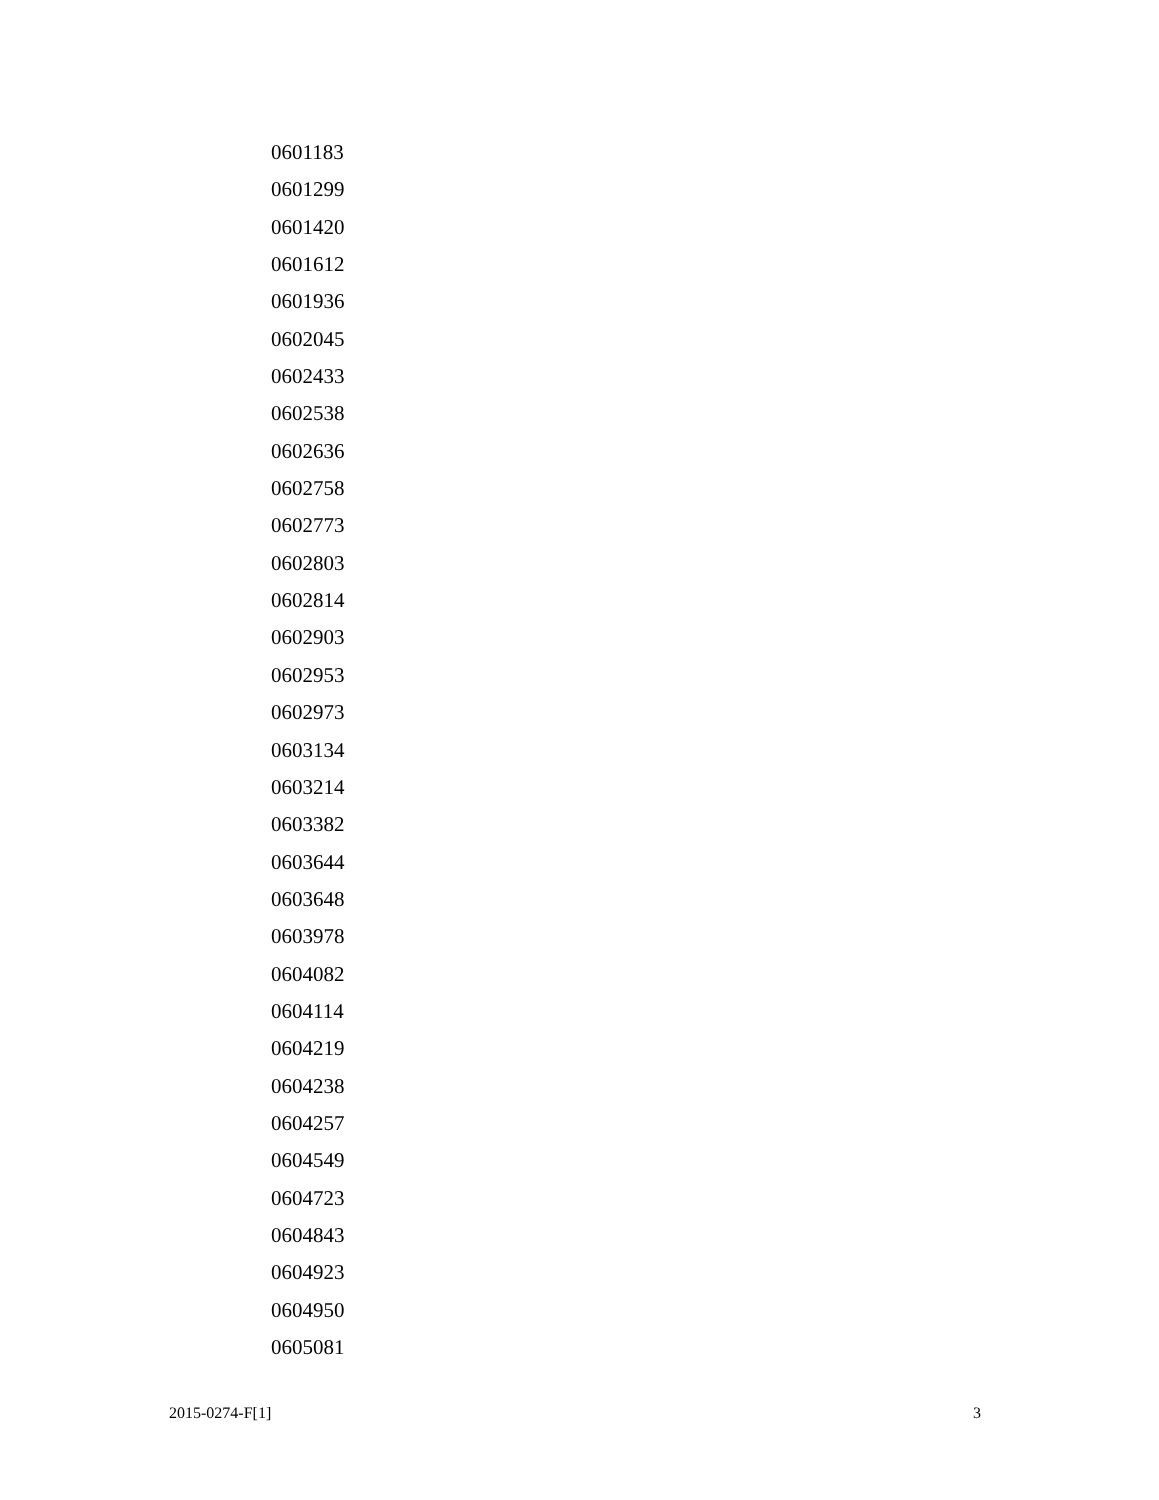0601183
0601299
0601420
0601612
0601936
0602045
0602433
0602538
0602636
0602758
0602773
0602803
0602814
0602903
0602953
0602973
0603134
0603214
0603382
0603644
0603648
0603978
0604082
0604114
0604219
0604238
0604257
0604549
0604723
0604843
0604923
0604950
0605081
2015-0274-F[1] 3